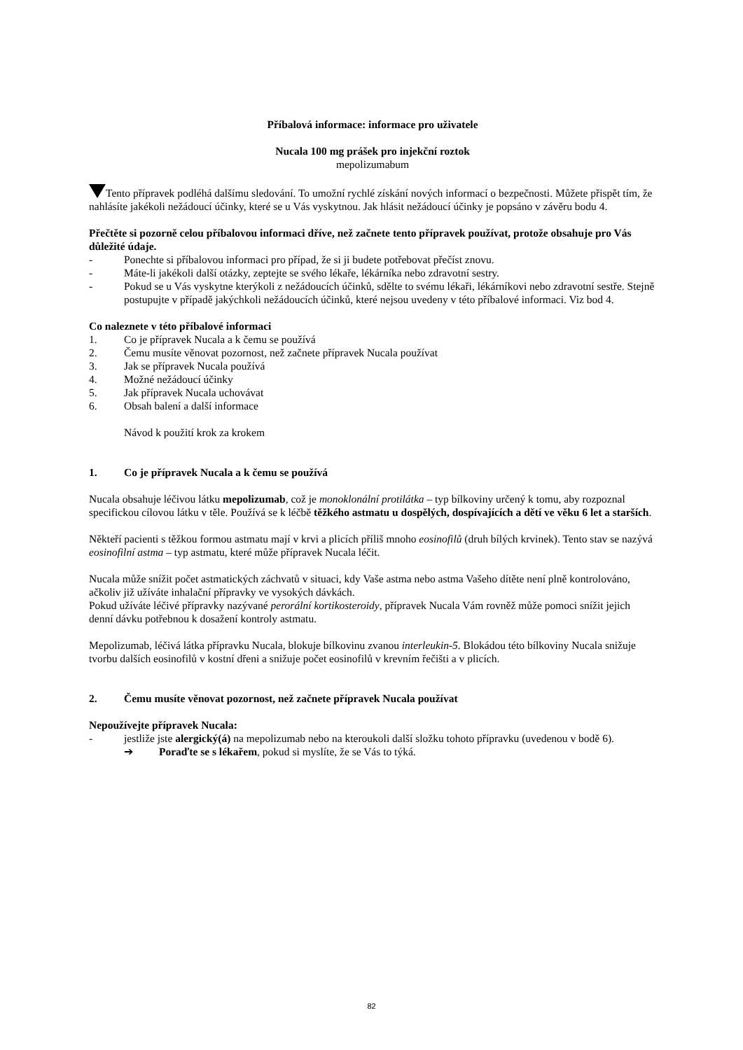Příbalová informace: informace pro uživatele
Nucala 100 mg prášek pro injekční roztok
mepolizumabum
Tento přípravek podléhá dalšímu sledování. To umožní rychlé získání nových informací o bezpečnosti. Můžete přispět tím, že nahlásíte jakékoli nežádoucí účinky, které se u Vás vyskytnou. Jak hlásit nežádoucí účinky je popsáno v závěru bodu 4.
Přečtěte si pozorně celou příbalovou informaci dříve, než začnete tento přípravek používat, protože obsahuje pro Vás důležité údaje.
- Ponechte si příbalovou informaci pro případ, že si ji budete potřebovat přečíst znovu.
- Máte-li jakékoli další otázky, zeptejte se svého lékaře, lékárníka nebo zdravotní sestry.
- Pokud se u Vás vyskytne kterýkoli z nežádoucích účinků, sdělte to svému lékaři, lékárníkovi nebo zdravotní sestře. Stejně postupujte v případě jakýchkoli nežádoucích účinků, které nejsou uvedeny v této příbalové informaci. Viz bod 4.
Co naleznete v této příbalové informaci
1. Co je přípravek Nucala a k čemu se používá
2. Čemu musíte věnovat pozornost, než začnete přípravek Nucala používat
3. Jak se přípravek Nucala používá
4. Možné nežádoucí účinky
5. Jak přípravek Nucala uchovávat
6. Obsah balení a další informace
Návod k použití krok za krokem
1. Co je přípravek Nucala a k čemu se používá
Nucala obsahuje léčivou látku mepolizumab, což je monoklonální protilátka – typ bílkoviny určený k tomu, aby rozpoznal specifickou cílovou látku v těle. Používá se k léčbě těžkého astmatu u dospělých, dospívajících a dětí ve věku 6 let a starších.
Někteří pacienti s těžkou formou astmatu mají v krvi a plicích příliš mnoho eosinofilů (druh bílých krvinek). Tento stav se nazývá eosinofilní astma – typ astmatu, které může přípravek Nucala léčit.
Nucala může snížit počet astmatických záchvatů v situaci, kdy Vaše astma nebo astma Vašeho dítěte není plně kontrolováno, ačkoliv již užíváte inhalační přípravky ve vysokých dávkách.
Pokud užíváte léčivé přípravky nazývané perorální kortikosteroidy, přípravek Nucala Vám rovněž může pomoci snížit jejich denní dávku potřebnou k dosažení kontroly astmatu.
Mepolizumab, léčivá látka přípravku Nucala, blokuje bílkovinu zvanou interleukin-5. Blokádou této bílkoviny Nucala snižuje tvorbu dalších eosinofilů v kostní dřeni a snižuje počet eosinofilů v krevním řečišti a v plicích.
2. Čemu musíte věnovat pozornost, než začnete přípravek Nucala používat
Nepoužívejte přípravek Nucala:
- jestliže jste alergický(á) na mepolizumab nebo na kteroukoli další složku tohoto přípravku (uvedenou v bodě 6).
➔ Poraďte se s lékařem, pokud si myslíte, že se Vás to týká.
82